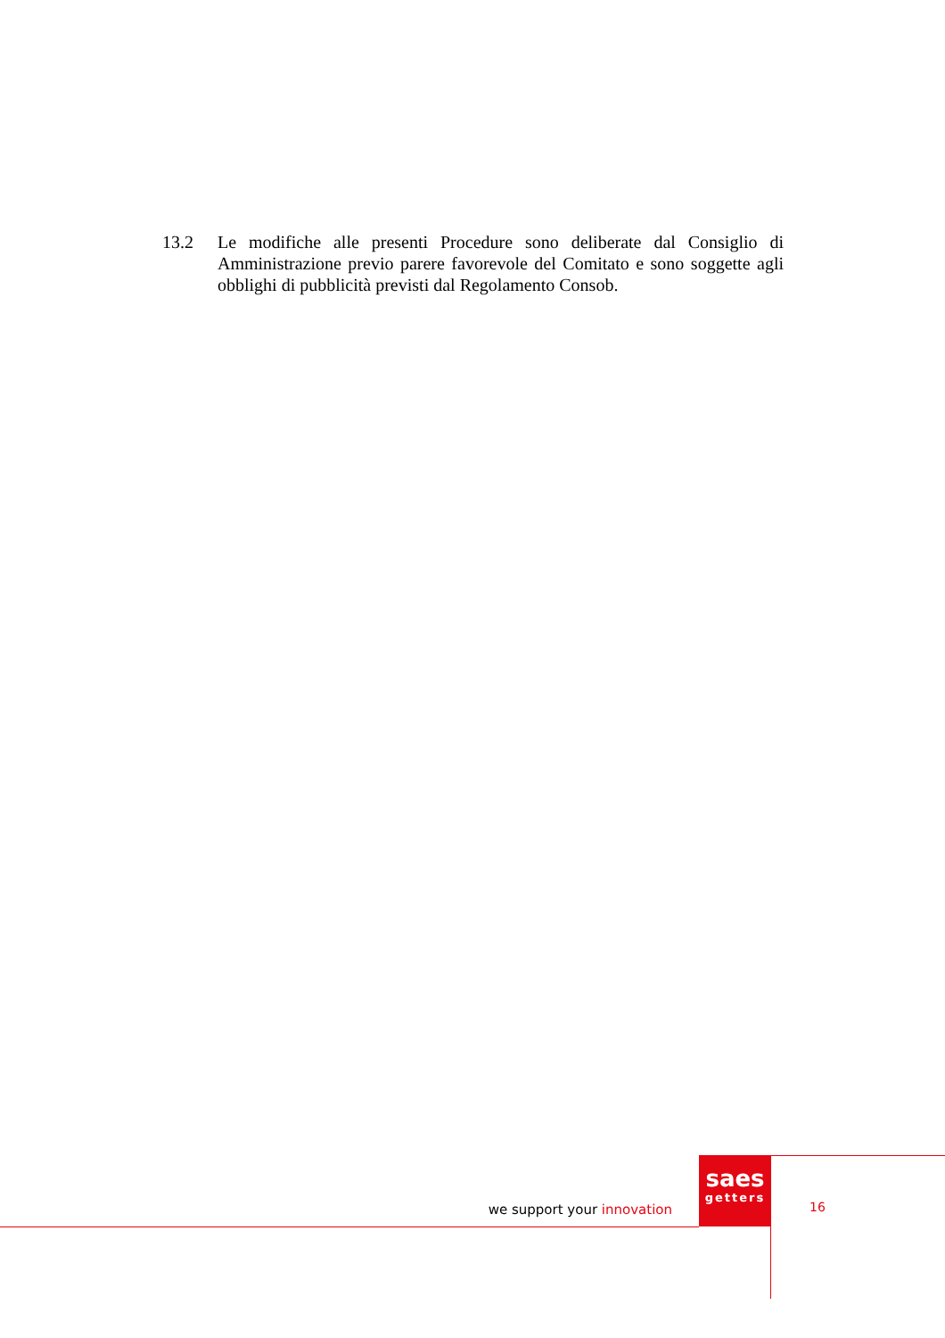13.2 Le modifiche alle presenti Procedure sono deliberate dal Consiglio di Amministrazione previo parere favorevole del Comitato e sono soggette agli obblighi di pubblicità previsti dal Regolamento Consob.
we support your innovation
saes
getters
16